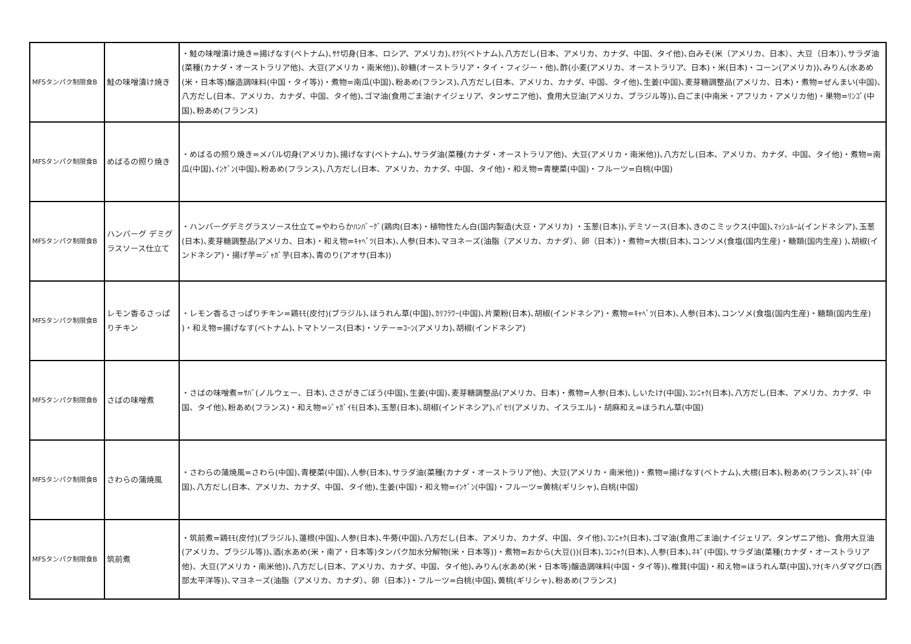| MFSタンパク制限食B | 鮭の味噌漬け焼き | ・鮭の味噌漬け焼き=揚げなす(ベトナム)､ｻｹ切身(日本、ロシア、アメリカ)､ｵｸﾗ(ベトナム)､八方だし(日本、アメリカ、カナダ、中国、タイ他)､白みそ(米（アメリカ、日本）、大豆（日本）)､サラダ油(菜種(カナダ・オーストラリア他)、大豆(アメリカ・南米他))､砂糖(オーストラリア・タイ・フィジー・他)､酢(小麦(アメリカ、オーストラリア、日本)・米(日本)・コーン(アメリカ))､みりん(水あめ(米・日本等)醸造調味料(中国・タイ等))・煮物=南瓜(中国)､粉あめ(フランス)､八方だし(日本、アメリカ、カナダ、中国、タイ他)､生姜(中国)､麦芽糖調整品(アメリカ、日本)・煮物=ぜんまい(中国)､八方だし(日本、アメリカ、カナダ、中国、タイ他)､ゴマ油(食用ごま油(ナイジェリア、タンザニア他)、食用大豆油(アメリカ、ブラジル等))､白ごま(中南米・アフリカ・アメリカ他)・果物=ﾘﾝｺﾞ(中国)､粉あめ(フランス) |
| MFSタンパク制限食B | めばるの照り焼き | ・めばるの照り焼き=メバル切身(アメリカ)､揚げなす(ベトナム)､サラダ油(菜種(カナダ・オーストラリア他)、大豆(アメリカ・南米他))､八方だし(日本、アメリカ、カナダ、中国、タイ他)・煮物=南瓜(中国)､ｲﾝｹﾞﾝ(中国)､粉あめ(フランス)､八方だし(日本、アメリカ、カナダ、中国、タイ他)・和え物=青梗菜(中国)・フルーツ=白桃(中国) |
| MFSタンパク制限食B | ハンバーグ デミグラスソース仕立て | ・ハンバーグデミグラスソース仕立て=やわらかﾊﾝﾊﾞｰｸﾞ(鶏肉(日本)・植物性たん白(国内製造(大豆・アメリカ) ・玉葱(日本))､デミソース(日本)､きのこミックス(中国)､ﾏｯｼｭﾙｰﾑ(インドネシア)､玉葱(日本)､麦芽糖調整品(アメリカ、日本)・和え物=ｷｬﾍﾞﾂ(日本)､人参(日本)､マヨネーズ(油脂（アメリカ、カナダ）、卵（日本）)・煮物=大根(日本)､コンソメ(食塩(国内生産)・糖類(国内生産) )､胡椒(インドネシア)・揚げ芋=ｼﾞｬｶﾞ芋(日本)､青のり(アオサ(日本)) |
| MFSタンパク制限食B | レモン香るさっぱりチキン | ・レモン香るさっぱりチキン=鶏ﾓﾓ(皮付)(ブラジル)､ほうれん草(中国)､ｶﾘﾌﾗﾜｰ(中国)､片栗粉(日本)､胡椒(インドネシア)・煮物=ｷｬﾍﾞﾂ(日本)､人参(日本)､コンソメ(食塩(国内生産)・糖類(国内生産) )・和え物=揚げなす(ベトナム)､トマトソース(日本)・ソテー=ｺｰﾝ(アメリカ)､胡椒(インドネシア) |
| MFSタンパク制限食B | さばの味噌煮 | ・さばの味噌煮=ｻﾊﾞ(ノルウェー、日本)､ささがきごぼう(中国)､生姜(中国)､麦芽糖調整品(アメリカ、日本)・煮物=人参(日本)､しいたけ(中国)､ｺﾝﾆｬｸ(日本)､八方だし(日本、アメリカ、カナダ、中国、タイ他)､粉あめ(フランス)・和え物=ｼﾞｬｶﾞｲﾓ(日本)､玉葱(日本)､胡椒(インドネシア)､ﾊﾟｾﾘ(アメリカ、イスラエル)・胡麻和え=ほうれん草(中国) |
| MFSタンパク制限食B | さわらの蒲焼風 | ・さわらの蒲焼風=さわら(中国)､青梗菜(中国)､人参(日本)､サラダ油(菜種(カナダ・オーストラリア他)、大豆(アメリカ・南米他))・煮物=揚げなす(ベトナム)､大根(日本)､粉あめ(フランス)､ﾈｷﾞ(中国)､八方だし(日本、アメリカ、カナダ、中国、タイ他)､生姜(中国)・和え物=ｲﾝｹﾞﾝ(中国)・フルーツ=黄桃(ギリシャ)､白桃(中国) |
| MFSタンパク制限食B | 筑前煮 | ・筑前煮=鶏ﾓﾓ(皮付)(ブラジル)､蓮根(中国)､人参(日本)､牛蒡(中国)､八方だし(日本、アメリカ、カナダ、中国、タイ他)､ｺﾝﾆｬｸ(日本)､ゴマ油(食用ごま油(ナイジェリア、タンザニア他)、食用大豆油(アメリカ、ブラジル等))､酒(水あめ(米・南ア・日本等)タンパク加水分解物(米・日本等))・煮物=おから(大豆())(日本)､ｺﾝﾆｬｸ(日本)､人参(日本)､ﾈｷﾞ(中国)､サラダ油(菜種(カナダ・オーストラリア他)、大豆(アメリカ・南米他))､八方だし(日本、アメリカ、カナダ、中国、タイ他)､みりん(水あめ(米・日本等)醸造調味料(中国・タイ等))､椎茸(中国)・和え物=ほうれん草(中国)､ﾂﾅ(キハダマグロ(西部太平洋等))､マヨネーズ(油脂（アメリカ、カナダ）、卵（日本）)・フルーツ=白桃(中国)､黄桃(ギリシャ)､粉あめ(フランス) |